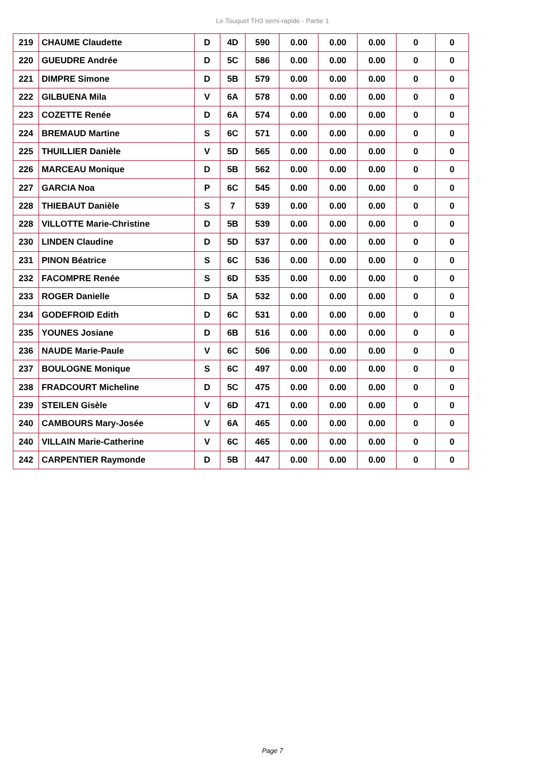Le Touquet TH3 semi-rapide - Partie 1
| 219 | CHAUME Claudette | D | 4D | 590 | 0.00 | 0.00 | 0.00 | 0 | 0 |
| 220 | GUEUDRE Andrée | D | 5C | 586 | 0.00 | 0.00 | 0.00 | 0 | 0 |
| 221 | DIMPRE Simone | D | 5B | 579 | 0.00 | 0.00 | 0.00 | 0 | 0 |
| 222 | GILBUENA Mila | V | 6A | 578 | 0.00 | 0.00 | 0.00 | 0 | 0 |
| 223 | COZETTE Renée | D | 6A | 574 | 0.00 | 0.00 | 0.00 | 0 | 0 |
| 224 | BREMAUD Martine | S | 6C | 571 | 0.00 | 0.00 | 0.00 | 0 | 0 |
| 225 | THUILLIER Danièle | V | 5D | 565 | 0.00 | 0.00 | 0.00 | 0 | 0 |
| 226 | MARCEAU Monique | D | 5B | 562 | 0.00 | 0.00 | 0.00 | 0 | 0 |
| 227 | GARCIA Noa | P | 6C | 545 | 0.00 | 0.00 | 0.00 | 0 | 0 |
| 228 | THIEBAUT Danièle | S | 7 | 539 | 0.00 | 0.00 | 0.00 | 0 | 0 |
| 228 | VILLOTTE Marie-Christine | D | 5B | 539 | 0.00 | 0.00 | 0.00 | 0 | 0 |
| 230 | LINDEN Claudine | D | 5D | 537 | 0.00 | 0.00 | 0.00 | 0 | 0 |
| 231 | PINON Béatrice | S | 6C | 536 | 0.00 | 0.00 | 0.00 | 0 | 0 |
| 232 | FACOMPRE Renée | S | 6D | 535 | 0.00 | 0.00 | 0.00 | 0 | 0 |
| 233 | ROGER Danielle | D | 5A | 532 | 0.00 | 0.00 | 0.00 | 0 | 0 |
| 234 | GODEFROID Edith | D | 6C | 531 | 0.00 | 0.00 | 0.00 | 0 | 0 |
| 235 | YOUNES Josiane | D | 6B | 516 | 0.00 | 0.00 | 0.00 | 0 | 0 |
| 236 | NAUDE Marie-Paule | V | 6C | 506 | 0.00 | 0.00 | 0.00 | 0 | 0 |
| 237 | BOULOGNE Monique | S | 6C | 497 | 0.00 | 0.00 | 0.00 | 0 | 0 |
| 238 | FRADCOURT Micheline | D | 5C | 475 | 0.00 | 0.00 | 0.00 | 0 | 0 |
| 239 | STEILEN Gisèle | V | 6D | 471 | 0.00 | 0.00 | 0.00 | 0 | 0 |
| 240 | CAMBOURS Mary-Josée | V | 6A | 465 | 0.00 | 0.00 | 0.00 | 0 | 0 |
| 240 | VILLAIN Marie-Catherine | V | 6C | 465 | 0.00 | 0.00 | 0.00 | 0 | 0 |
| 242 | CARPENTIER Raymonde | D | 5B | 447 | 0.00 | 0.00 | 0.00 | 0 | 0 |
Page 7